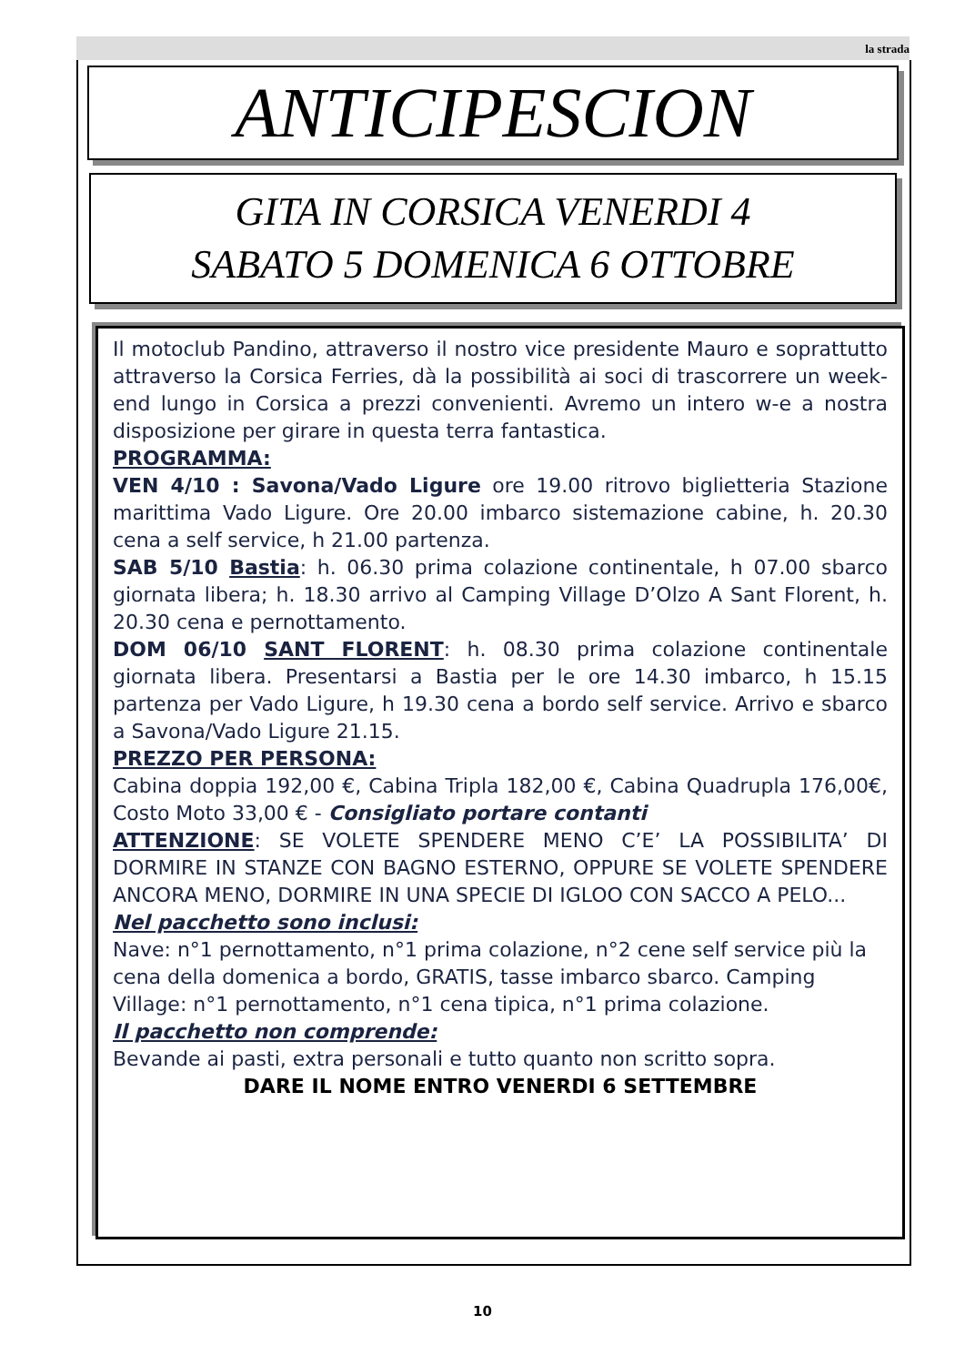la strada
ANTICIPESCION
GITA IN CORSICA VENERDI 4
SABATO 5 DOMENICA 6 OTTOBRE
Il motoclub Pandino, attraverso il nostro vice presidente Mauro e soprattutto attraverso la Corsica Ferries, dà la possibilità ai soci di trascorrere un week-end lungo in Corsica a prezzi convenienti. Avremo un intero w-e a nostra disposizione per girare in questa terra fantastica.
PROGRAMMA:
VEN 4/10 : Savona/Vado Ligure ore 19.00 ritrovo biglietteria Stazione marittima Vado Ligure. Ore 20.00 imbarco sistemazione cabine, h. 20.30 cena a self service, h 21.00 partenza.
SAB 5/10 Bastia: h. 06.30 prima colazione continentale, h 07.00 sbarco giornata libera; h. 18.30 arrivo al Camping Village D’Olzo A Sant Florent, h. 20.30 cena e pernottamento.
DOM 06/10 SANT FLORENT: h. 08.30 prima colazione continentale giornata libera. Presentarsi a Bastia per le ore 14.30 imbarco, h 15.15 partenza per Vado Ligure, h 19.30 cena a bordo self service. Arrivo e sbarco a Savona/Vado Ligure 21.15.
PREZZO PER PERSONA:
Cabina doppia 192,00 €, Cabina Tripla 182,00 €, Cabina Quadrupla 176,00€, Costo Moto 33,00 € - Consigliato portare contanti
ATTENZIONE: SE VOLETE SPENDERE MENO C’E’ LA POSSIBILITA’ DI DORMIRE IN STANZE CON BAGNO ESTERNO, OPPURE SE VOLETE SPENDERE ANCORA MENO, DORMIRE IN UNA SPECIE DI IGLOO CON SACCO A PELO...
Nel pacchetto sono inclusi:
Nave: n°1 pernottamento, n°1 prima colazione, n°2 cene self service più la cena della domenica a bordo, GRATIS, tasse imbarco sbarco. Camping Village: n°1 pernottamento, n°1 cena tipica, n°1 prima colazione.
Il pacchetto non comprende:
Bevande ai pasti, extra personali e tutto quanto non scritto sopra.
DARE IL NOME ENTRO VENERDI 6 SETTEMBRE
10